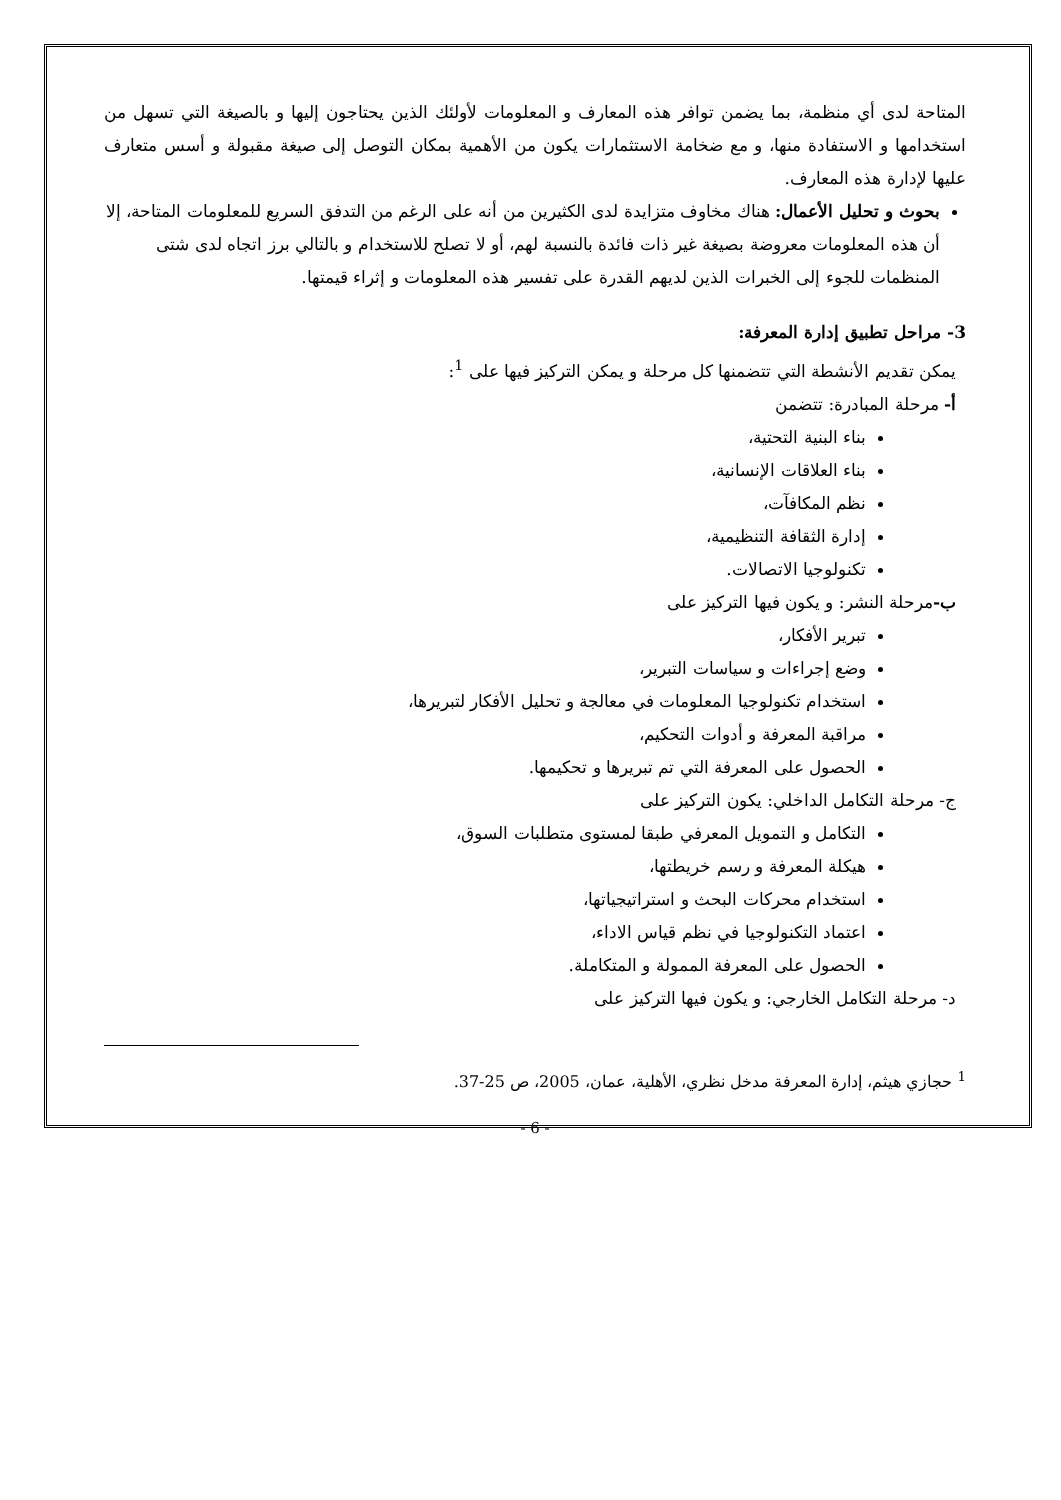المتاحة لدى أي منظمة، بما يضمن توافر هذه المعارف و المعلومات لأولئك الذين يحتاجون إليها و بالصيغة التي تسهل من استخدامها و الاستفادة منها، و مع ضخامة الاستثمارات يكون من الأهمية بمكان التوصل إلى صيغة مقبولة و أسس متعارف عليها لإدارة هذه المعارف.
بحوث و تحليل الأعمال: هناك مخاوف متزايدة لدى الكثيرين من أنه على الرغم من التدفق السريع للمعلومات المتاحة، إلا أن هذه المعلومات معروضة بصيغة غير ذات فائدة بالنسبة لهم، أو لا تصلح للاستخدام و بالتالي برز اتجاه لدى شتى المنظمات للجوء إلى الخبرات الذين لديهم القدرة على تفسير هذه المعلومات و إثراء قيمتها.
3- مراحل تطبيق إدارة المعرفة:
يمكن تقديم الأنشطة التي تتضمنها كل مرحلة و يمكن التركيز فيها على <sup>1</sup>:
أ- مرحلة المبادرة: تتضمن
بناء البنية التحتية،
بناء العلاقات الإنسانية،
نظم المكافآت،
إدارة الثقافة التنظيمية،
تكنولوجيا الاتصالات.
ب-مرحلة النشر: و يكون فيها التركيز على
تبرير الأفكار،
وضع إجراءات و سياسات التبرير،
استخدام تكنولوجيا المعلومات في معالجة و تحليل الأفكار لتبريرها،
مراقبة المعرفة و أدوات التحكيم،
الحصول على المعرفة التي تم تبريرها و تحكيمها.
ج- مرحلة التكامل الداخلي: يكون التركيز على
التكامل و التمويل المعرفي طبقا لمستوى متطلبات السوق،
هيكلة المعرفة و رسم خريطتها،
استخدام محركات البحث و استراتيجياتها،
اعتماد التكنولوجيا في نظم قياس الاداء،
الحصول على المعرفة الممولة و المتكاملة.
د- مرحلة التكامل الخارجي: و يكون فيها التركيز على
<sup>1</sup> حجازي هيثم، إدارة المعرفة مدخل نظري، الأهلية، عمان، 2005، ص 25-37.
- 6 -